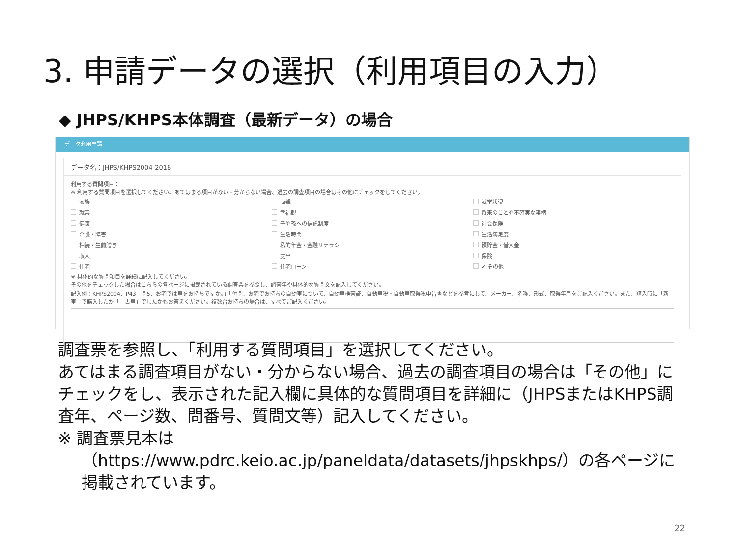3. 申請データの選択（利用項目の入力）
◆ JHPS/KHPS本体調査（最新データ）の場合
データ利用申請
データ名：JHPS/KHPS2004-2018
利用する質問項目：
※ 利用する質問項目を選択してください。あてはまる項目がない・分からない場合、過去の調査項目の場合はその他にチェックをしてください。
家族 両親 就学状況 就業 幸福観 将来のことや不確実な事柄 健康 子や孫への信託制度 社会保険 介護・障害 生活時間 生活満足度 相続・生前贈与 私的年金・金融リテラシー 預貯金・借入金 収入 支出 保険 住宅 住宅ローン ✔ その他
※ 具体的な質問項目を詳細に記入してください。
その他をチェックした場合はこちらの各ページに掲載されている調査票を参照し、調査年や具体的な質問文を記入してください。
記入例：KHPS2004、P43「問5．お宅では車をお持ちですか。」「付問．お宅でお持ちの自動車について、自動車検査証、自動車税・自動車取得税申告書などを参考にして、メーカー、名称、形式、取得年月をご記入ください。また、購入時に「新車」で購入したか「中古車」でしたかもお答えください。複数台お持ちの場合は、すべてご記入ください。」
調査票を参照し、「利用する質問項目」を選択してください。
あてはまる調査項目がない・分からない場合、過去の調査項目の場合は「その他」にチェックをし、表示された記入欄に具体的な質問項目を詳細に（JHPSまたはKHPS調査年、ページ数、問番号、質問文等）記入してください。
※ 調査票見本は
（https://www.pdrc.keio.ac.jp/paneldata/datasets/jhpskhps/）の各ページに掲載されています。
22